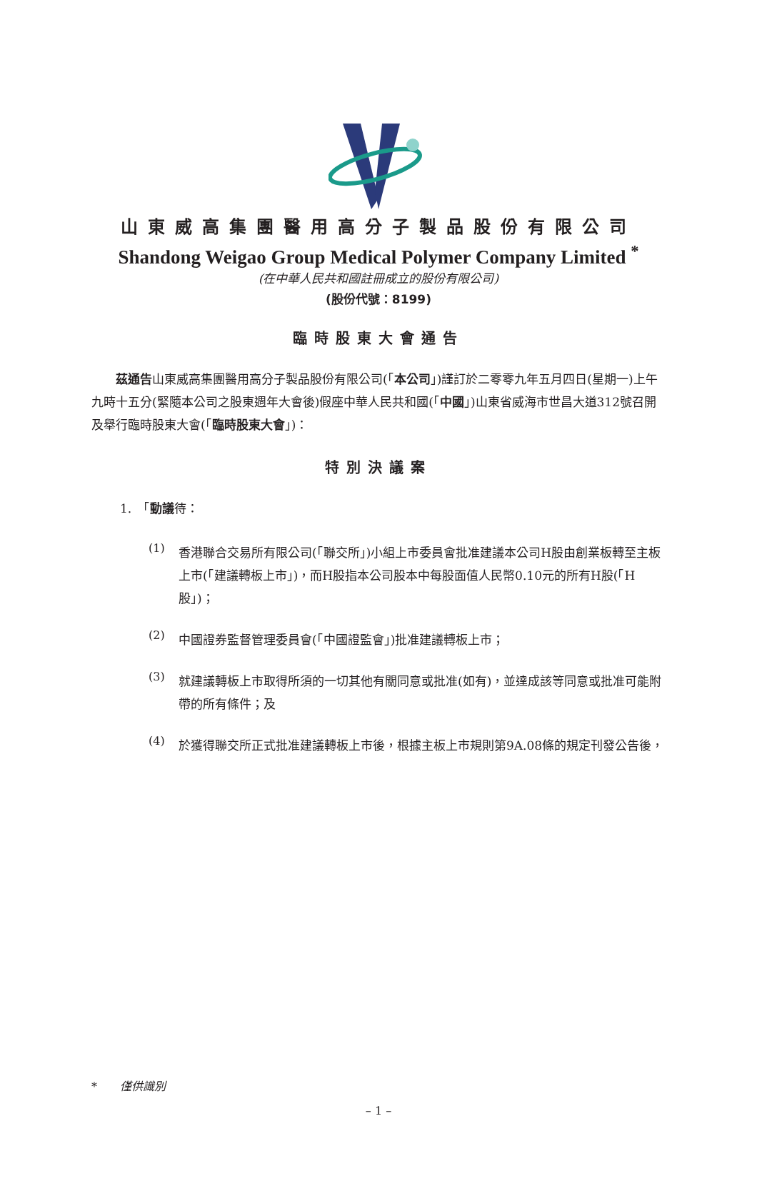山東威高集團醫用高分子製品股份有限公司
Shandong Weigao Group Medical Polymer Company Limited <sup>*</sup>
(在中華人民共和國註冊成立的股份有限公司)
(股份代號：8199)
臨時股東大會通告
　　茲通告山東威高集團醫用高分子製品股份有限公司(「本公司」)謹訂於二零零九年五月四日(星期一)上午九時十五分(緊隨本公司之股東週年大會後)假座中華人民共和國(「中國」)山東省威海市世昌大道312號召開及舉行臨時股東大會(「臨時股東大會」)：
特別決議案
1.　「動議待：
(1)
香港聯合交易所有限公司(「聯交所」)小組上市委員會批准建議本公司H股由創業板轉至主板上市(「建議轉板上市」)，而H股指本公司股本中每股面值人民幣0.10元的所有H股(「H股」)；
(2)
中國證券監督管理委員會(「中國證監會」)批准建議轉板上市；
(3)
就建議轉板上市取得所須的一切其他有關同意或批准(如有)，並達成該等同意或批准可能附帶的所有條件；及
(4)
於獲得聯交所正式批准建議轉板上市後，根據主板上市規則第9A.08條的規定刊發公告後，
*　　僅供識別
– 1 –